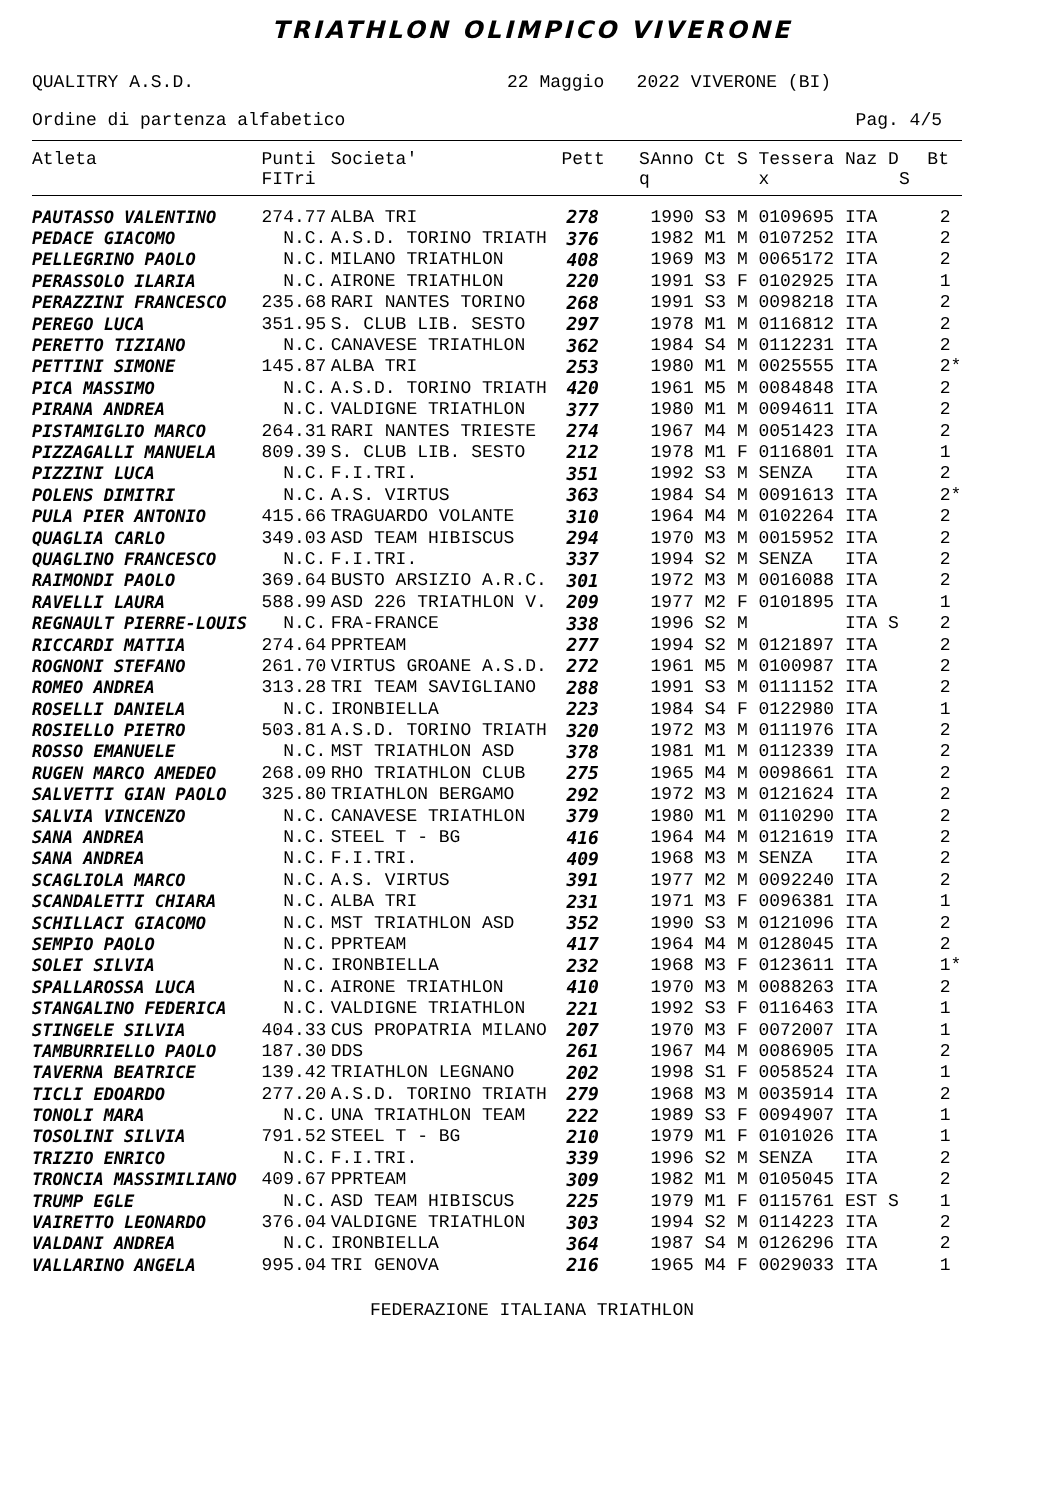TRIATHLON OLIMPICO VIVERONE
QUALITRY A.S.D. 22 Maggio 2022 VIVERONE (BI)
Ordine di partenza alfabetico Pag. 4/5
| Atleta | Punti FITri | Societa' | Pett | S q | Anno Ct S Tessera Naz D x S | Bt | |
| --- | --- | --- | --- | --- | --- | --- | --- |
| PAUTASSO VALENTINO | 274.77 | ALBA TRI | 278 | | 1990 S3 M 0109695 ITA | 2 | |
| PEDACE GIACOMO | N.C. | A.S.D. TORINO TRIATH | 376 | | 1982 M1 M 0107252 ITA | 2 | |
| PELLEGRINO PAOLO | N.C. | MILANO TRIATHLON | 408 | | 1969 M3 M 0065172 ITA | 2 | |
| PERASSOLO ILARIA | N.C. | AIRONE TRIATHLON | 220 | | 1991 S3 F 0102925 ITA | 1 | |
| PERAZZINI FRANCESCO | 235.68 | RARI NANTES TORINO | 268 | | 1991 S3 M 0098218 ITA | 2 | |
| PEREGO LUCA | 351.95 | S. CLUB LIB. SESTO | 297 | | 1978 M1 M 0116812 ITA | 2 | |
| PERETTO TIZIANO | N.C. | CANAVESE TRIATHLON | 362 | | 1984 S4 M 0112231 ITA | 2 | |
| PETTINI SIMONE | 145.87 | ALBA TRI | 253 | | 1980 M1 M 0025555 ITA | 2 | * |
| PICA MASSIMO | N.C. | A.S.D. TORINO TRIATH | 420 | | 1961 M5 M 0084848 ITA | 2 | |
| PIRANA ANDREA | N.C. | VALDIGNE TRIATHLON | 377 | | 1980 M1 M 0094611 ITA | 2 | |
| PISTAMIGLIO MARCO | 264.31 | RARI NANTES TRIESTE | 274 | | 1967 M4 M 0051423 ITA | 2 | |
| PIZZAGALLI MANUELA | 809.39 | S. CLUB LIB. SESTO | 212 | | 1978 M1 F 0116801 ITA | 1 | |
| PIZZINI LUCA | N.C. | F.I.TRI. | 351 | | 1992 S3 M SENZA ITA | 2 | |
| POLENS DIMITRI | N.C. | A.S. VIRTUS | 363 | | 1984 S4 M 0091613 ITA | 2 | * |
| PULA PIER ANTONIO | 415.66 | TRAGUARDO VOLANTE | 310 | | 1964 M4 M 0102264 ITA | 2 | |
| QUAGLIA CARLO | 349.03 | ASD TEAM HIBISCUS | 294 | | 1970 M3 M 0015952 ITA | 2 | |
| QUAGLINO FRANCESCO | N.C. | F.I.TRI. | 337 | | 1994 S2 M SENZA ITA | 2 | |
| RAIMONDI PAOLO | 369.64 | BUSTO ARSIZIO A.R.C. | 301 | | 1972 M3 M 0016088 ITA | 2 | |
| RAVELLI LAURA | 588.99 | ASD 226 TRIATHLON V. | 209 | | 1977 M2 F 0101895 ITA | 1 | |
| REGNAULT PIERRE-LOUIS | N.C. | FRA-FRANCE | 338 | | 1996 S2 M ITA S | 2 | |
| RICCARDI MATTIA | 274.64 | PPRTEAM | 277 | | 1994 S2 M 0121897 ITA | 2 | |
| ROGNONI STEFANO | 261.70 | VIRTUS GROANE A.S.D. | 272 | | 1961 M5 M 0100987 ITA | 2 | |
| ROMEO ANDREA | 313.28 | TRI TEAM SAVIGLIANO | 288 | | 1991 S3 M 0111152 ITA | 2 | |
| ROSELLI DANIELA | N.C. | IRONBIELLA | 223 | | 1984 S4 F 0122980 ITA | 1 | |
| ROSIELLO PIETRO | 503.81 | A.S.D. TORINO TRIATH | 320 | | 1972 M3 M 0111976 ITA | 2 | |
| ROSSO EMANUELE | N.C. | MST TRIATHLON ASD | 378 | | 1981 M1 M 0112339 ITA | 2 | |
| RUGEN MARCO AMEDEO | 268.09 | RHO TRIATHLON CLUB | 275 | | 1965 M4 M 0098661 ITA | 2 | |
| SALVETTI GIAN PAOLO | 325.80 | TRIATHLON BERGAMO | 292 | | 1972 M3 M 0121624 ITA | 2 | |
| SALVIA VINCENZO | N.C. | CANAVESE TRIATHLON | 379 | | 1980 M1 M 0110290 ITA | 2 | |
| SANA ANDREA | N.C. | STEEL T - BG | 416 | | 1964 M4 M 0121619 ITA | 2 | |
| SANA ANDREA | N.C. | F.I.TRI. | 409 | | 1968 M3 M SENZA ITA | 2 | |
| SCAGLIOLA MARCO | N.C. | A.S. VIRTUS | 391 | | 1977 M2 M 0092240 ITA | 2 | |
| SCANDALETTI CHIARA | N.C. | ALBA TRI | 231 | | 1971 M3 F 0096381 ITA | 1 | |
| SCHILLACI GIACOMO | N.C. | MST TRIATHLON ASD | 352 | | 1990 S3 M 0121096 ITA | 2 | |
| SEMPIO PAOLO | N.C. | PPRTEAM | 417 | | 1964 M4 M 0128045 ITA | 2 | |
| SOLEI SILVIA | N.C. | IRONBIELLA | 232 | | 1968 M3 F 0123611 ITA | 1 | * |
| SPALLAROSSA LUCA | N.C. | AIRONE TRIATHLON | 410 | | 1970 M3 M 0088263 ITA | 2 | |
| STANGALINO FEDERICA | N.C. | VALDIGNE TRIATHLON | 221 | | 1992 S3 F 0116463 ITA | 1 | |
| STINGELE SILVIA | 404.33 | CUS PROPATRIA MILANO | 207 | | 1970 M3 F 0072007 ITA | 1 | |
| TAMBURRIELLO PAOLO | 187.30 | DDS | 261 | | 1967 M4 M 0086905 ITA | 2 | |
| TAVERNA BEATRICE | 139.42 | TRIATHLON LEGNANO | 202 | | 1998 S1 F 0058524 ITA | 1 | |
| TICLI EDOARDO | 277.20 | A.S.D. TORINO TRIATH | 279 | | 1968 M3 M 0035914 ITA | 2 | |
| TONOLI MARA | N.C. | UNA TRIATHLON TEAM | 222 | | 1989 S3 F 0094907 ITA | 1 | |
| TOSOLINI SILVIA | 791.52 | STEEL T - BG | 210 | | 1979 M1 F 0101026 ITA | 1 | |
| TRIZIO ENRICO | N.C. | F.I.TRI. | 339 | | 1996 S2 M SENZA ITA | 2 | |
| TRONCIA MASSIMILIANO | 409.67 | PPRTEAM | 309 | | 1982 M1 M 0105045 ITA | 2 | |
| TRUMP EGLE | N.C. | ASD TEAM HIBISCUS | 225 | | 1979 M1 F 0115761 EST S | 1 | |
| VAIRETTO LEONARDO | 376.04 | VALDIGNE TRIATHLON | 303 | | 1994 S2 M 0114223 ITA | 2 | |
| VALDANI ANDREA | N.C. | IRONBIELLA | 364 | | 1987 S4 M 0126296 ITA | 2 | |
| VALLARINO ANGELA | 995.04 | TRI GENOVA | 216 | | 1965 M4 F 0029033 ITA | 1 | |
FEDERAZIONE ITALIANA TRIATHLON